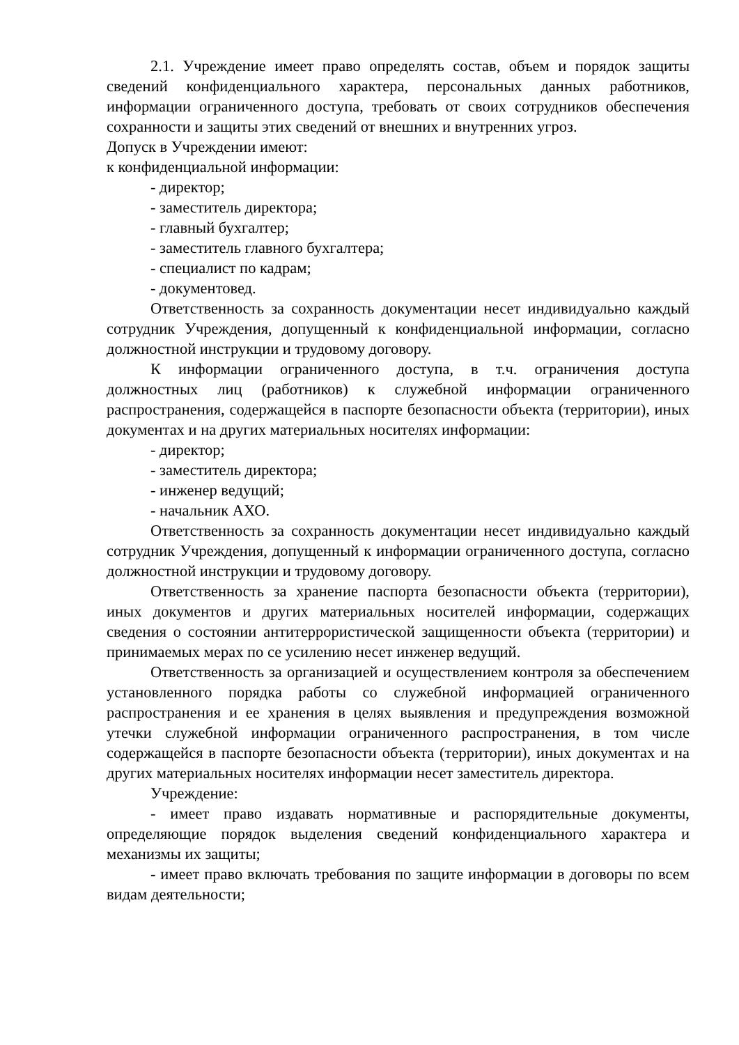2.1. Учреждение имеет право определять состав, объем и порядок защиты сведений конфиденциального характера, персональных данных работников, информации ограниченного доступа, требовать от своих сотрудников обеспечения сохранности и защиты этих сведений от внешних и внутренних угроз.
Допуск в Учреждении имеют:
к конфиденциальной информации:
- директор;
- заместитель директора;
- главный бухгалтер;
- заместитель главного бухгалтера;
- специалист по кадрам;
- документовед.
Ответственность за сохранность документации несет индивидуально каждый сотрудник Учреждения, допущенный к конфиденциальной информации, согласно должностной инструкции и трудовому договору.
К информации ограниченного доступа, в т.ч. ограничения доступа должностных лиц (работников) к служебной информации ограниченного распространения, содержащейся в паспорте безопасности объекта (территории), иных документах и на других материальных носителях информации:
- директор;
- заместитель директора;
- инженер ведущий;
- начальник АХО.
Ответственность за сохранность документации несет индивидуально каждый сотрудник Учреждения, допущенный к информации ограниченного доступа, согласно должностной инструкции и трудовому договору.
Ответственность за хранение паспорта безопасности объекта (территории), иных документов и других материальных носителей информации, содержащих сведения о состоянии антитеррористической защищенности объекта (территории) и принимаемых мерах по се усилению несет инженер ведущий.
Ответственность за организацией и осуществлением контроля за обеспечением установленного порядка работы со служебной информацией ограниченного распространения и ее хранения в целях выявления и предупреждения возможной утечки служебной информации ограниченного распространения, в том числе содержащейся в паспорте безопасности объекта (территории), иных документах и на других материальных носителях информации несет заместитель директора.
Учреждение:
- имеет право издавать нормативные и распорядительные документы, определяющие порядок выделения сведений конфиденциального характера и механизмы их защиты;
- имеет право включать требования по защите информации в договоры по всем видам деятельности;